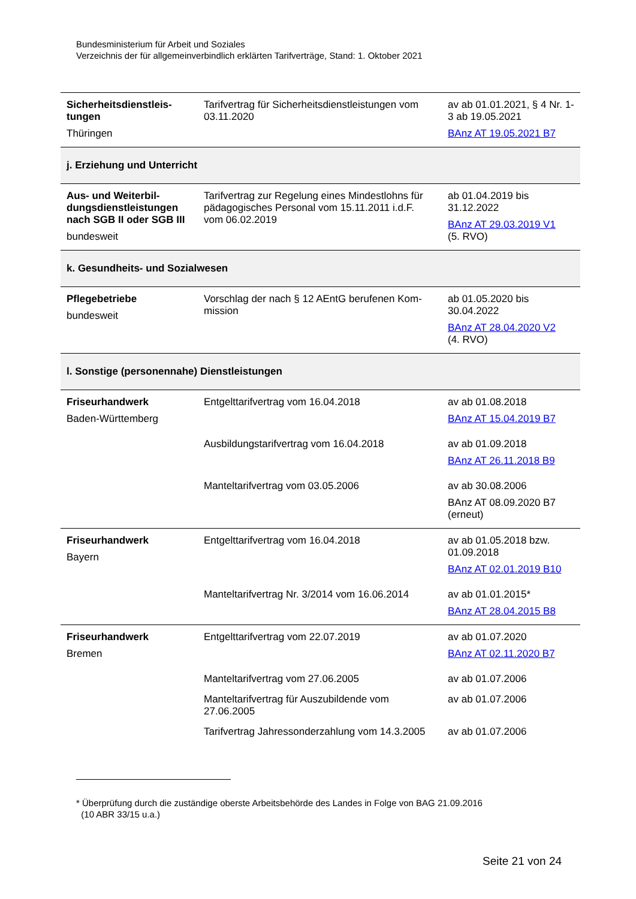Bundesministerium für Arbeit und Soziales
Verzeichnis der für allgemeinverbindlich erklärten Tarifverträge, Stand: 1. Oktober 2021
| Sicherheitsdienstleis-tungen Thüringen | Tarifvertrag für Sicherheitsdienstleistungen vom 03.11.2020 | av ab 01.01.2021, § 4 Nr. 1-3 ab 19.05.2021 BAnz AT 19.05.2021 B7 |
| j. Erziehung und Unterricht | | |
| Aus- und Weiterbil-dungsdienstleistungen nach SGB II oder SGB III bundesweit | Tarifvertrag zur Regelung eines Mindestlohns für pädagogisches Personal vom 15.11.2011 i.d.F. vom 06.02.2019 | ab 01.04.2019 bis 31.12.2022 BAnz AT 29.03.2019 V1 (5. RVO) |
| k. Gesundheits- und Sozialwesen | | |
| Pflegebetriebe bundesweit | Vorschlag der nach § 12 AEntG berufenen Kom-mission | ab 01.05.2020 bis 30.04.2022 BAnz AT 28.04.2020 V2 (4. RVO) |
| l. Sonstige (personennahe) Dienstleistungen | | |
| Friseurhandwerk Baden-Württemberg | Entgelttarifvertrag vom 16.04.2018 | av ab 01.08.2018 BAnz AT 15.04.2019 B7 |
| | Ausbildungstarifvertrag vom 16.04.2018 | av ab 01.09.2018 BAnz AT 26.11.2018 B9 |
| | Manteltarifvertrag vom 03.05.2006 | av ab 30.08.2006 BAnz AT 08.09.2020 B7 (erneut) |
| Friseurhandwerk Bayern | Entgelttarifvertrag vom 16.04.2018 | av ab 01.05.2018 bzw. 01.09.2018 BAnz AT 02.01.2019 B10 |
| | Manteltarifvertrag Nr. 3/2014 vom 16.06.2014 | av ab 01.01.2015* BAnz AT 28.04.2015 B8 |
| Friseurhandwerk Bremen | Entgelttarifvertrag vom 22.07.2019 | av ab 01.07.2020 BAnz AT 02.11.2020 B7 |
| | Manteltarifvertrag vom 27.06.2005 | av ab 01.07.2006 |
| | Manteltarifvertrag für Auszubildende vom 27.06.2005 | av ab 01.07.2006 |
| | Tarifvertrag Jahressonderzahlung vom 14.3.2005 | av ab 01.07.2006 |
* Überprüfung durch die zuständige oberste Arbeitsbehörde des Landes in Folge von BAG 21.09.2016
(10 ABR 33/15 u.a.)
Seite 21 von 24